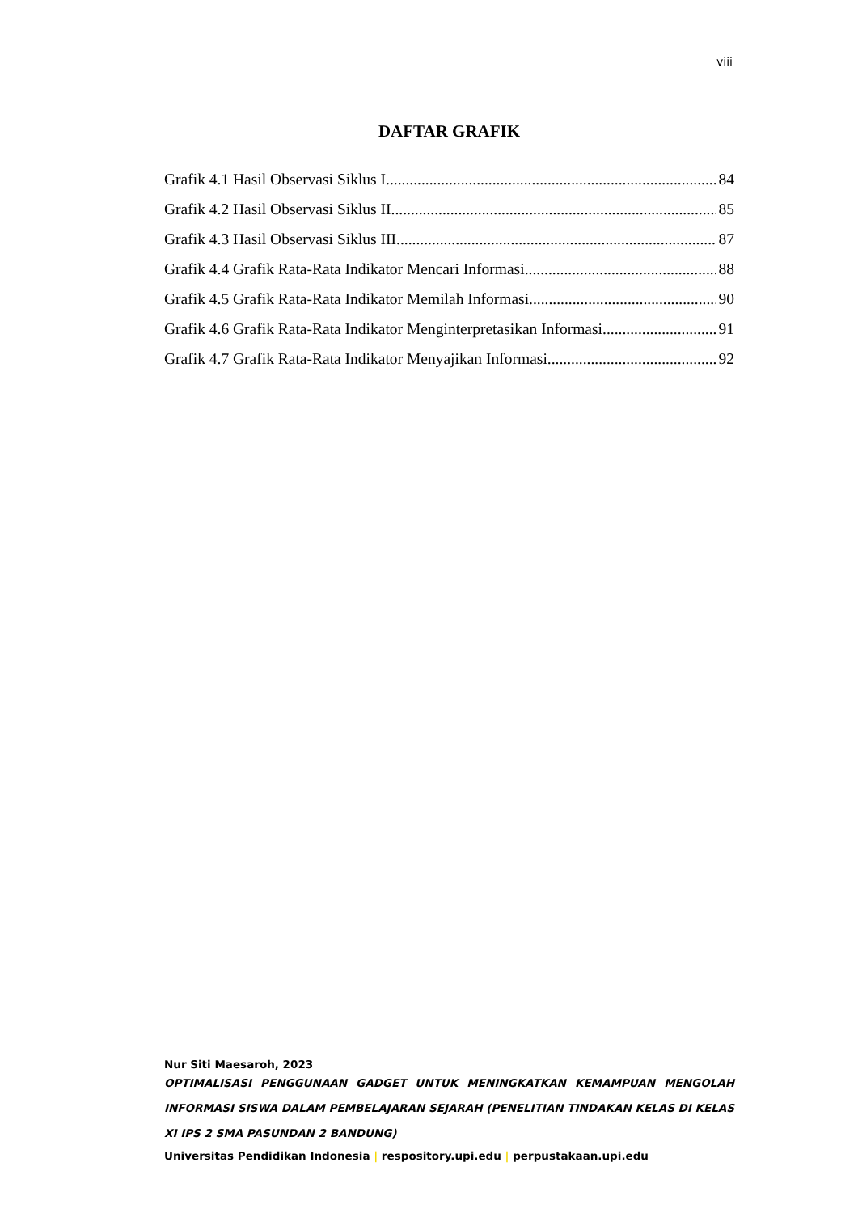viii
DAFTAR GRAFIK
Grafik 4.1 Hasil Observasi Siklus I 84
Grafik 4.2 Hasil Observasi Siklus II 85
Grafik 4.3 Hasil Observasi Siklus III 87
Grafik 4.4 Grafik Rata-Rata Indikator Mencari Informasi 88
Grafik 4.5 Grafik Rata-Rata Indikator Memilah Informasi 90
Grafik 4.6 Grafik Rata-Rata Indikator Menginterpretasikan Informasi 91
Grafik 4.7 Grafik Rata-Rata Indikator Menyajikan Informasi 92
Nur Siti Maesaroh, 2023
OPTIMALISASI PENGGUNAAN GADGET UNTUK MENINGKATKAN KEMAMPUAN MENGOLAH INFORMASI SISWA DALAM PEMBELAJARAN SEJARAH (PENELITIAN TINDAKAN KELAS DI KELAS XI IPS 2 SMA PASUNDAN 2 BANDUNG)
Universitas Pendidikan Indonesia | respository.upi.edu | perpustakaan.upi.edu